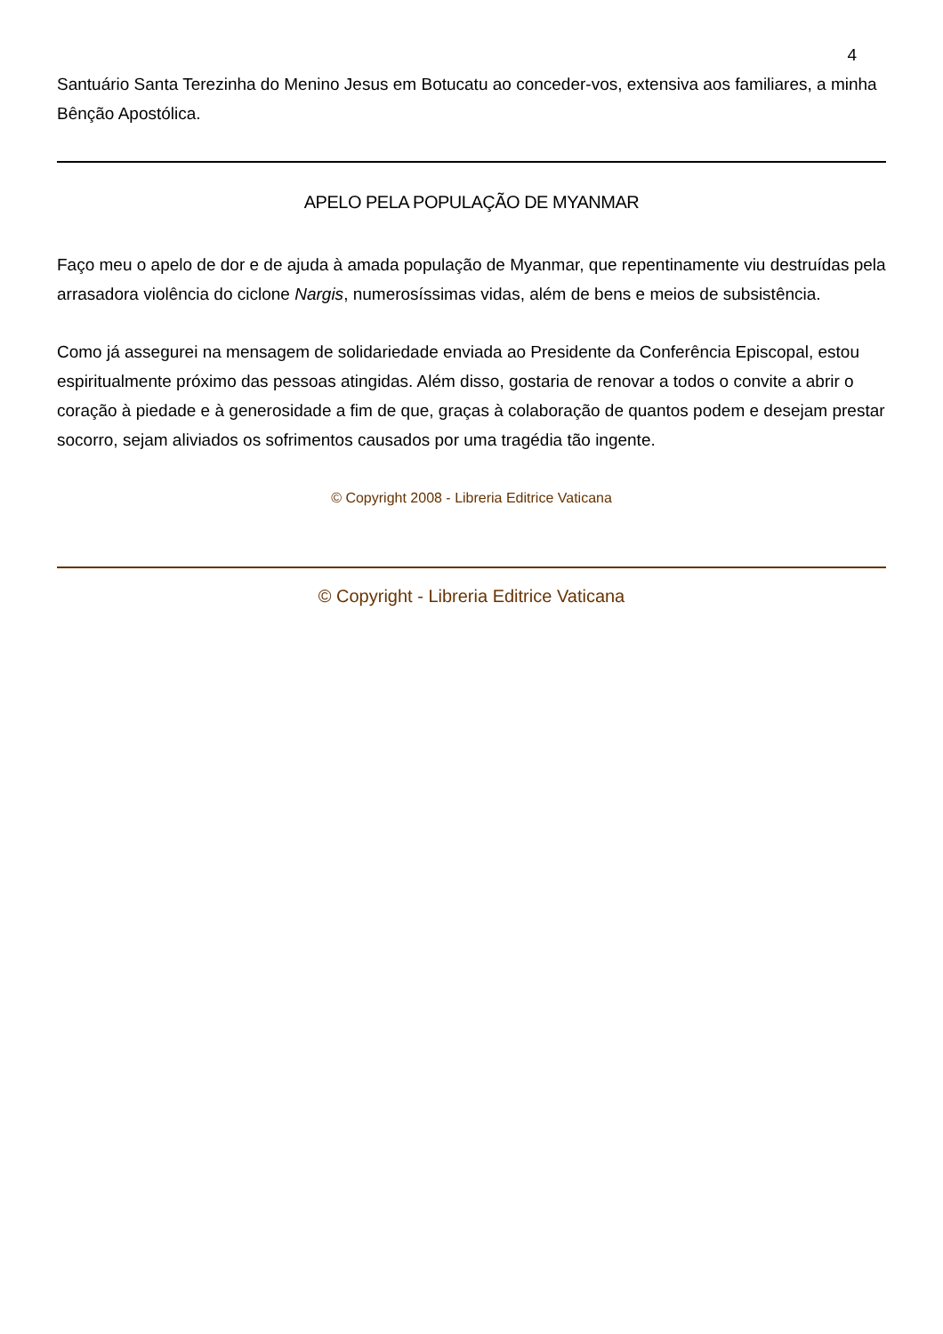4
Santuário Santa Terezinha do Menino Jesus em Botucatu ao conceder-vos, extensiva aos familiares, a minha Bênção Apostólica.
APELO PELA POPULAÇÃO DE MYANMAR
Faço meu o apelo de dor e de ajuda à amada população de Myanmar, que repentinamente viu destruídas pela arrasadora violência do ciclone Nargis, numerosíssimas vidas, além de bens e meios de subsistência.
Como já assegurei na mensagem de solidariedade enviada ao Presidente da Conferência Episcopal, estou espiritualmente próximo das pessoas atingidas. Além disso, gostaria de renovar a todos o convite a abrir o coração à piedade e à generosidade a fim de que, graças à colaboração de quantos podem e desejam prestar socorro, sejam aliviados os sofrimentos causados por uma tragédia tão ingente.
© Copyright 2008 - Libreria Editrice Vaticana
© Copyright - Libreria Editrice Vaticana